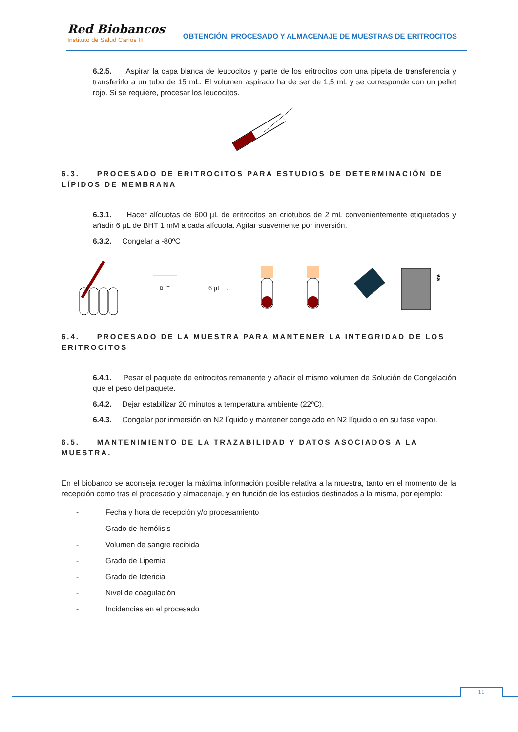Red Biobancos
Instituto de Salud Carlos III
OBTENCIÓN, PROCESADO Y ALMACENAJE DE MUESTRAS DE ERITROCITOS
6.2.5. Aspirar la capa blanca de leucocitos y parte de los eritrocitos con una pipeta de transferencia y transferirlo a un tubo de 15 mL. El volumen aspirado ha de ser de 1,5 mL y se corresponde con un pellet rojo. Si se requiere, procesar los leucocitos.
6.3. PROCESADO DE ERITROCITOS PARA ESTUDIOS DE DETERMINACIÓN DE LÍPIDOS DE MEMBRANA
6.3.1. Hacer alícuotas de 600 µL de eritrocitos en criotubos de 2 mL convenientemente etiquetados y añadir 6 µL de BHT 1 mM a cada alícuota. Agitar suavemente por inversión.
6.3.2. Congelar a -80ºC
BHT
6 µL →
❄
6.4. PROCESADO DE LA MUESTRA PARA MANTENER LA INTEGRIDAD DE LOS ERITROCITOS
6.4.1. Pesar el paquete de eritrocitos remanente y añadir el mismo volumen de Solución de Congelación que el peso del paquete.
6.4.2. Dejar estabilizar 20 minutos a temperatura ambiente (22ºC).
6.4.3. Congelar por inmersión en N2 líquido y mantener congelado en N2 líquido o en su fase vapor.
6.5. MANTENIMIENTO DE LA TRAZABILIDAD Y DATOS ASOCIADOS A LA MUESTRA.
En el biobanco se aconseja recoger la máxima información posible relativa a la muestra, tanto en el momento de la recepción como tras el procesado y almacenaje, y en función de los estudios destinados a la misma, por ejemplo:
- Fecha y hora de recepción y/o procesamiento
- Grado de hemólisis
- Volumen de sangre recibida
- Grado de Lipemia
- Grado de Ictericia
- Nivel de coagulación
- Incidencias en el procesado
11